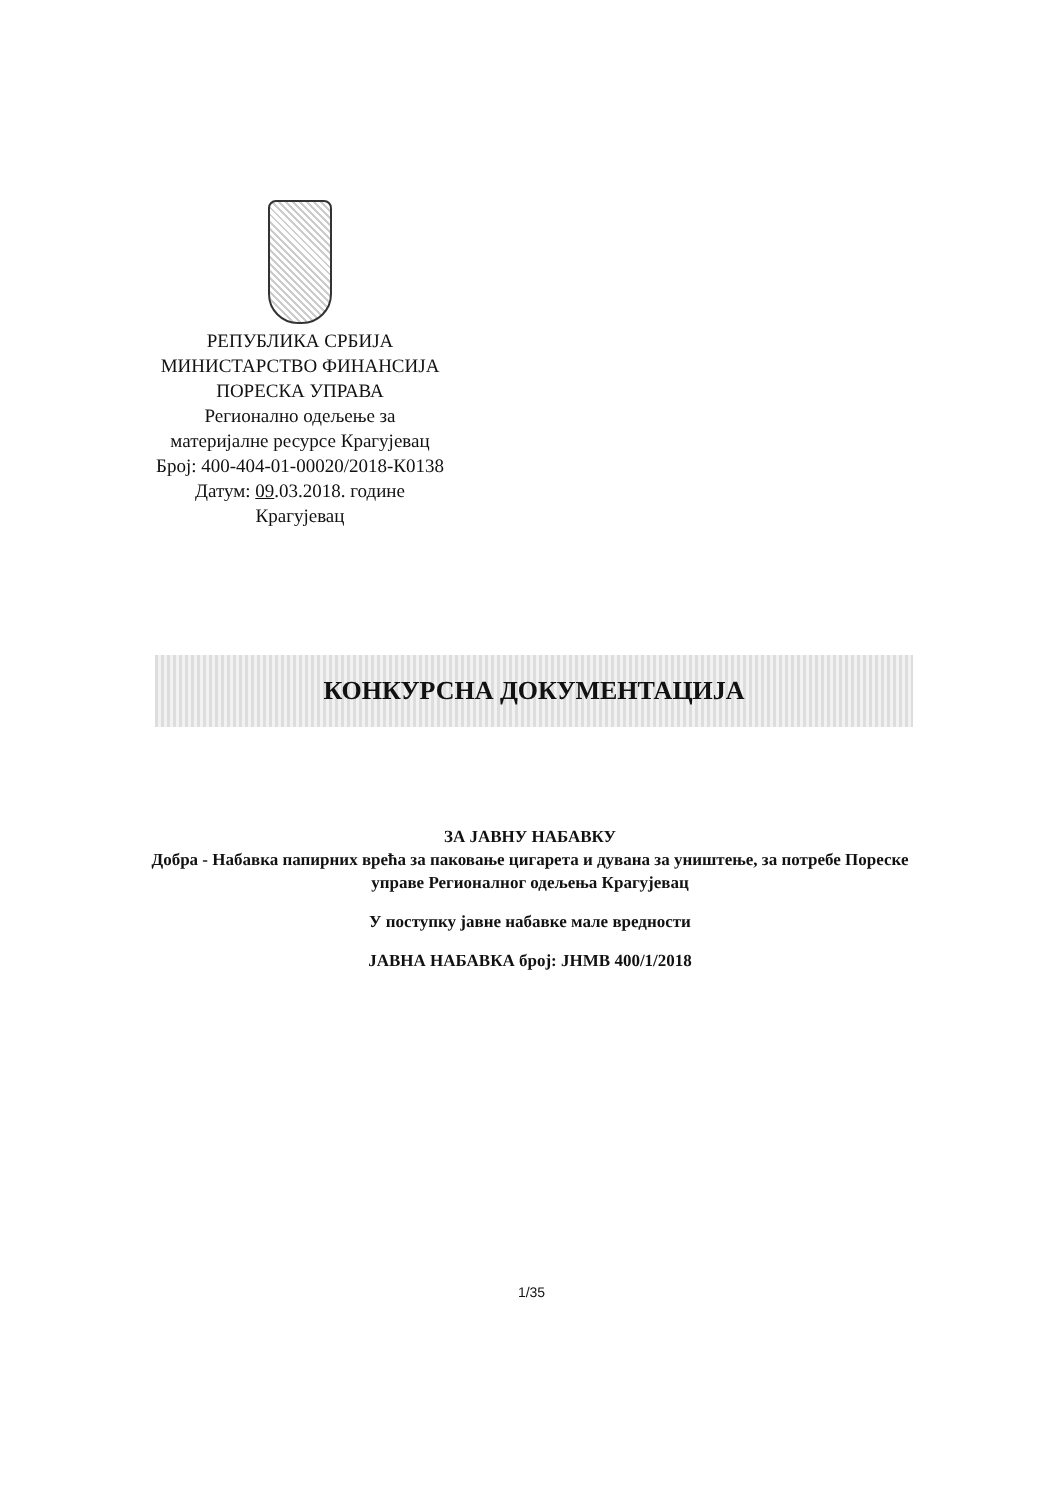РЕПУБЛИКА СРБИЈА
МИНИСТАРСТВО ФИНАНСИЈА
ПОРЕСКА УПРАВА
Регионално одељење за
материјалне ресурсе Крагујевац
Број: 400-404-01-00020/2018-К0138
Датум: 09.03.2018. године
Крагујевац
КОНКУРСНА ДОКУМЕНТАЦИЈА
ЗА ЈАВНУ НАБАВКУ
Добра - Набавка папирних врећа за паковање цигарета и дувана за уништење, за потребе Пореске управе Регионалног одељења Крагујевац
У поступку јавне набавке мале вредности
ЈАВНА НАБАВКА број: ЈНМВ 400/1/2018
1/35